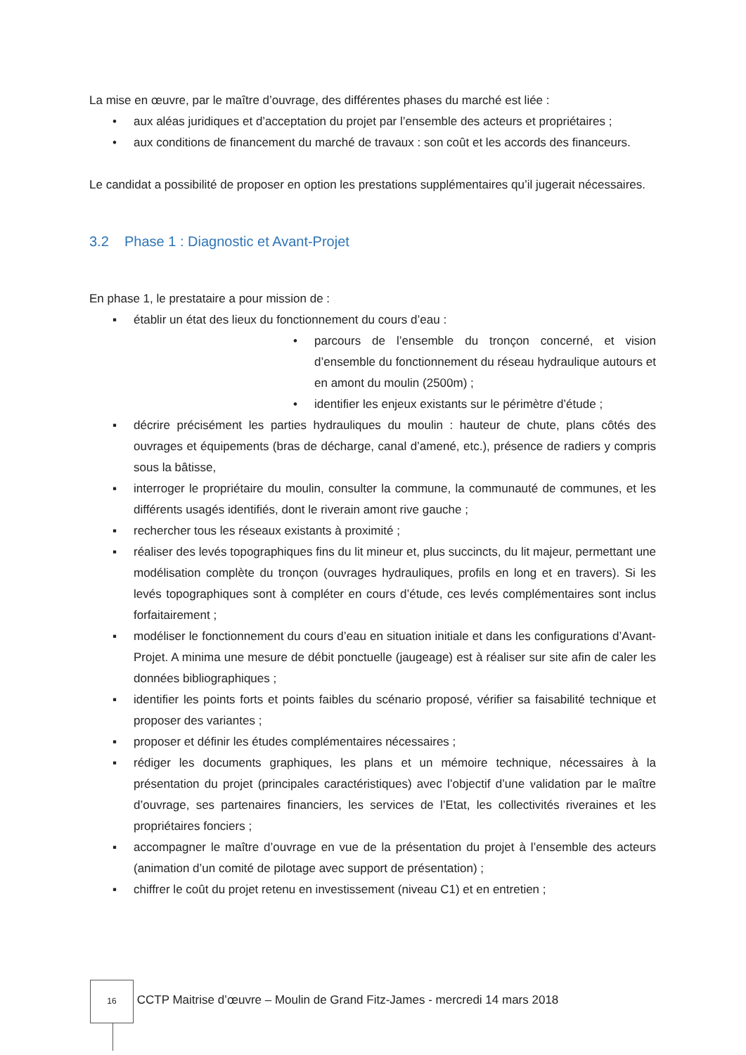La mise en œuvre, par le maître d’ouvrage, des différentes phases du marché est liée :
• aux aléas juridiques et d’acceptation du projet par l’ensemble des acteurs et propriétaires ;
• aux conditions de financement du marché de travaux : son coût et les accords des financeurs.
Le candidat a possibilité de proposer en option les prestations supplémentaires qu’il jugerait nécessaires.
3.2 Phase 1 : Diagnostic et Avant-Projet
En phase 1, le prestataire a pour mission de :
▪ établir un état des lieux du fonctionnement du cours d’eau :
• parcours de l’ensemble du tronçon concerné, et vision d’ensemble du fonctionnement du réseau hydraulique autours et en amont du moulin (2500m) ;
• identifier les enjeux existants sur le périmètre d’étude ;
▪ décrire précisément les parties hydrauliques du moulin : hauteur de chute, plans côtés des ouvrages et équipements (bras de décharge, canal d’amené, etc.), présence de radiers y compris sous la bâtisse,
▪ interroger le propriétaire du moulin, consulter la commune, la communauté de communes, et les différents usagés identifiés, dont le riverain amont rive gauche ;
▪ rechercher tous les réseaux existants à proximité ;
▪ réaliser des levés topographiques fins du lit mineur et, plus succincts, du lit majeur, permettant une modélisation complète du tronçon (ouvrages hydrauliques, profils en long et en travers). Si les levés topographiques sont à compléter en cours d’étude, ces levés complémentaires sont inclus forfaitairement ;
▪ modéliser le fonctionnement du cours d’eau en situation initiale et dans les configurations d’Avant-Projet. A minima une mesure de débit ponctuelle (jaugeage) est à réaliser sur site afin de caler les données bibliographiques ;
▪ identifier les points forts et points faibles du scénario proposé, vérifier sa faisabilité technique et proposer des variantes ;
▪ proposer et définir les études complémentaires nécessaires ;
▪ rédiger les documents graphiques, les plans et un mémoire technique, nécessaires à la présentation du projet (principales caractéristiques) avec l’objectif d’une validation par le maître d’ouvrage, ses partenaires financiers, les services de l’Etat, les collectivités riveraines et les propriétaires fonciers ;
▪ accompagner le maître d’ouvrage en vue de la présentation du projet à l’ensemble des acteurs (animation d’un comité de pilotage avec support de présentation) ;
▪ chiffrer le coût du projet retenu en investissement (niveau C1) et en entretien ;
16 CCTP Maitrise d’œuvre – Moulin de Grand Fitz-James - mercredi 14 mars 2018